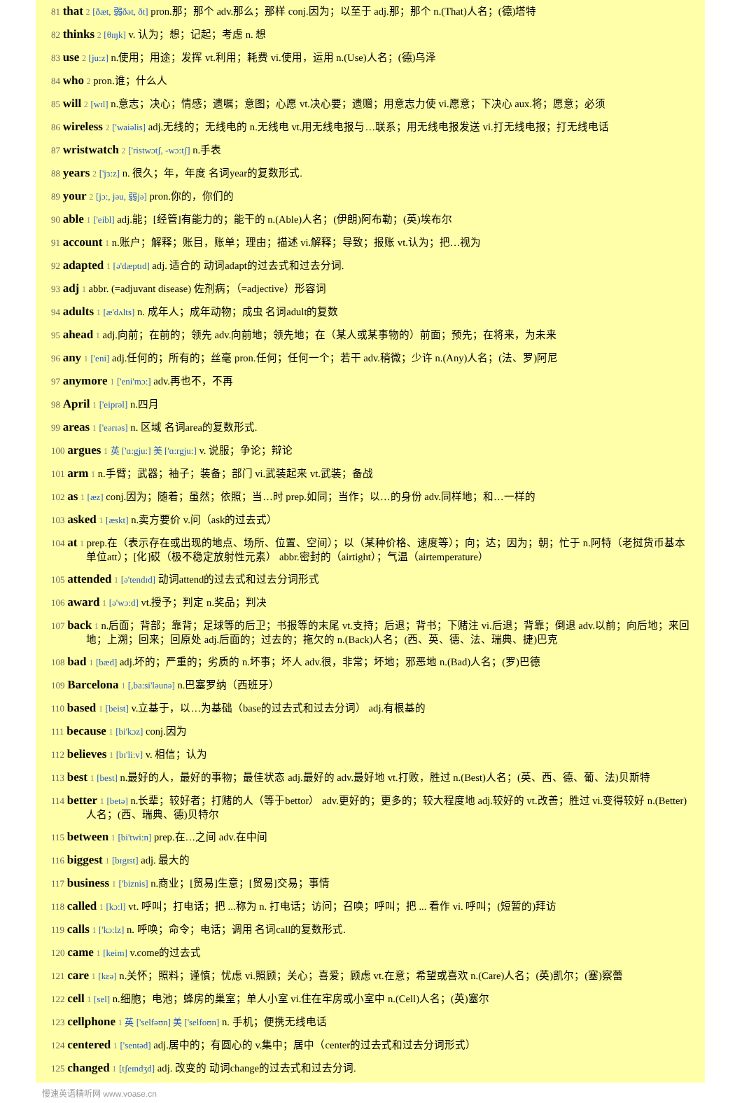81 that 2 [ðæt, 弱ðət, ðt] pron.那；那个 adv.那么；那样 conj.因为；以至于 adj.那；那个 n.(That)人名；(德)塔特
82 thinks 2 [θɪŋk] v. 认为；想；记起；考虑 n. 想
83 use 2 [ju:z] n.使用；用途；发挥 vt.利用；耗费 vi.使用，运用 n.(Use)人名；(德)乌泽
84 who 2 pron.谁；什么人
85 will 2 [wɪl] n.意志；决心；情感；遗嘱；意图；心愿 vt.决心要；遗赠；用意志力使 vi.愿意；下决心 aux.将；愿意；必须
86 wireless 2 ['waiəlis] adj.无线的；无线电的 n.无线电 vt.用无线电报与…联系；用无线电报发送 vi.打无线电报；打无线电话
87 wristwatch 2 ['ristwɔtʃ, -wɔ:tʃ] n.手表
88 years 2 ['jɜ:z] n. 很久；年，年度 名词year的复数形式.
89 your 2 [jɔ:, jəu, 弱jə] pron.你的，你们的
90 able 1 ['eibl] adj.能；[经管]有能力的；能干的 n.(Able)人名；(伊朗)阿布勒；(英)埃布尔
91 account 1 n.账户；解释；账目，账单；理由；描述 vi.解释；导致；报账 vt.认为；把…视为
92 adapted 1 [ə'dæptɪd] adj. 适合的 动词adapt的过去式和过去分词.
93 adj 1 abbr. (=adjuvant disease) 佐剂病；（=adjective）形容词
94 adults 1 [æ'dʌlts] n. 成年人；成年动物；成虫 名词adult的复数
95 ahead 1 adj.向前；在前的；领先 adv.向前地；领先地；在（某人或某事物的）前面；预先；在将来，为未来
96 any 1 ['eni] adj.任何的；所有的；丝毫 pron.任何；任何一个；若干 adv.稍微；少许 n.(Any)人名；(法、罗)阿尼
97 anymore 1 ['eni'mɔ:] adv.再也不，不再
98 April 1 ['eiprəl] n.四月
99 areas 1 ['eərɪəs] n. 区域 名词area的复数形式.
100 argues 1 英 ['ɑ:gju:] 美 ['ɑ:rgju:] v. 说服；争论；辩论
101 arm 1 n.手臂；武器；袖子；装备；部门 vi.武装起来 vt.武装；备战
102 as 1 [æz] conj.因为；随着；虽然；依照；当…时 prep.如同；当作；以…的身份 adv.同样地；和…一样的
103 asked 1 [æskt] n.卖方要价 v.问（ask的过去式）
104 at 1 prep.在（表示存在或出现的地点、场所、位置、空间）；以（某种价格、速度等）；向；达；因为；朝；忙于 n.阿特（老挝货币基本单位att）；[化]砹（极不稳定放射性元素） abbr.密封的（airtight）；气温（airtemperature）
105 attended 1 [ə'tendɪd] 动词attend的过去式和过去分词形式
106 award 1 [ə'wɔ:d] vt.授予；判定 n.奖品；判决
107 back 1 n.后面；背部；靠背；足球等的后卫；书报等的末尾 vt.支持；后退；背书；下赌注 vi.后退；背靠；倒退 adv.以前；向后地；来回地；上溯；回来；回原处 adj.后面的；过去的；拖欠的 n.(Back)人名；(西、英、德、法、瑞典、捷)巴克
108 bad 1 [bæd] adj.坏的；严重的；劣质的 n.坏事；坏人 adv.很，非常；坏地；邪恶地 n.(Bad)人名；(罗)巴德
109 Barcelona 1 [,ba:si'ləunə] n.巴塞罗纳（西班牙）
110 based 1 [beist] v.立基于，以…为基础（base的过去式和过去分词） adj.有根基的
111 because 1 [bi'kɔz] conj.因为
112 believes 1 [bɪ'li:v] v. 相信；认为
113 best 1 [best] n.最好的人，最好的事物；最佳状态 adj.最好的 adv.最好地 vt.打败，胜过 n.(Best)人名；(英、西、德、葡、法)贝斯特
114 better 1 [betə] n.长辈；较好者；打赌的人（等于bettor） adv.更好的；更多的；较大程度地 adj.较好的 vt.改善；胜过 vi.变得较好 n.(Better)人名；(西、瑞典、德)贝特尔
115 between 1 [bi'twi:n] prep.在…之间 adv.在中间
116 biggest 1 [bɪgɪst] adj. 最大的
117 business 1 ['biznis] n.商业；[贸易]生意；[贸易]交易；事情
118 called 1 [kɔ:l] vt. 呼叫；打电话；把 ...称为 n. 打电话；访问；召唤；呼叫；把 ... 看作 vi. 呼叫；(短暂的)拜访
119 calls 1 ['kɔ:lz] n. 呼唤；命令；电话；调用 名词call的复数形式.
120 came 1 [keim] v.come的过去式
121 care 1 [kεə] n.关怀；照料；谨慎；忧虑 vi.照顾；关心；喜爱；顾虑 vt.在意；希望或喜欢 n.(Care)人名；(英)凯尔；(塞)察蕾
122 cell 1 [sel] n.细胞；电池；蜂房的巢室；单人小室 vi.住在牢房或小室中 n.(Cell)人名；(英)塞尔
123 cellphone 1 英 ['selfəʊn] 美 ['selfoʊn] n. 手机；便携无线电话
124 centered 1 ['sentəd] adj.居中的；有圆心的 v.集中；居中（center的过去式和过去分词形式）
125 changed 1 [tʃeɪndʒd] adj. 改变的 动词change的过去式和过去分词.
慢速英语精听网 www.voase.cn